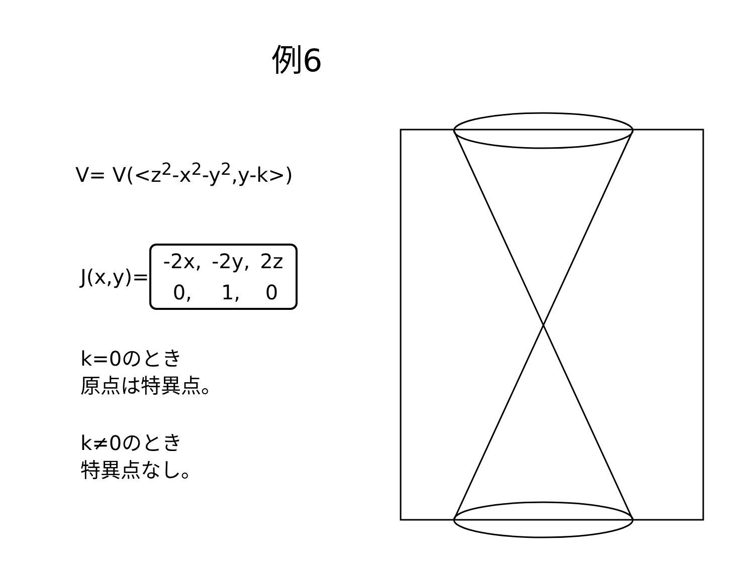例6
V= V(<z<sup>2</sup>-x<sup>2</sup>-y<sup>2</sup>,y-k>)
J(x,y)=
| -2x, | -2y, | 2z |
| 0, | 1, | 0 |
k=0のとき
原点は特異点。
k≠0のとき
特異点なし。